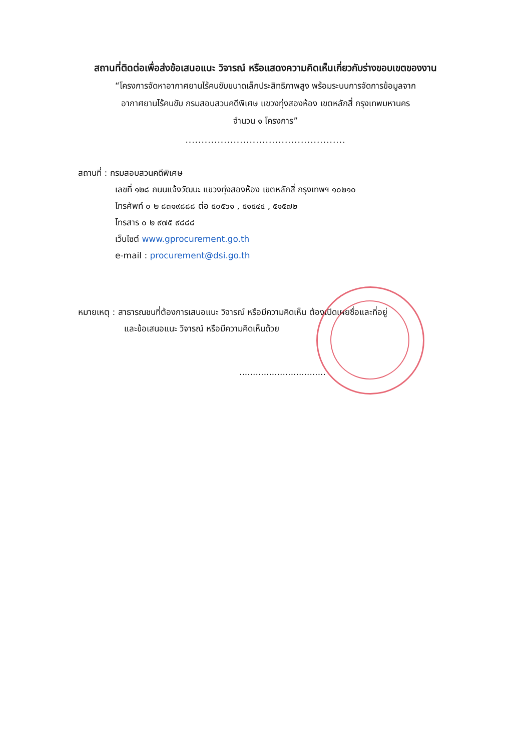สถานที่ติดต่อเพื่อส่งข้อเสนอแนะ วิจารณ์ หรือแสดงความคิดเห็นเกี่ยวกับร่างขอบเขตของงาน
“โครงการจัดหาอากาศยานไร้คนขับขนาดเล็กประสิทธิภาพสูง พร้อมระบบการจัดการข้อมูลจาก
อากาศยานไร้คนขับ กรมสอบสวนคดีพิเศษ แขวงทุ่งสองห้อง เขตหลักสี่ กรุงเทพมหานคร
จำนวน ๑ โครงการ”
..................................................
สถานที่ : กรมสอบสวนคดีพิเศษ
เลขที่ ๑๒๘ ถนนแจ้งวัฒนะ แขวงทุ่งสองห้อง เขตหลักสี่ กรุงเทพฯ ๑๐๒๑๐
โทรศัพท์ ๐ ๒ ๘๓๑๙๘๘๘ ต่อ ๕๐๕๖๑ , ๕๑๕๔๔ , ๕๑๕๗๒
โทรสาร ๐ ๒ ๙๗๕ ๙๘๘๘
เว็บไซต์ www.gprocurement.go.th
e-mail : procurement@dsi.go.th
หมายเหตุ : สาธารณชนที่ต้องการเสนอแนะ วิจารณ์ หรือมีความคิดเห็น ต้องเปิดเผยชื่อและที่อยู่
และข้อเสนอแนะ วิจารณ์ หรือมีความคิดเห็นด้วย
................................